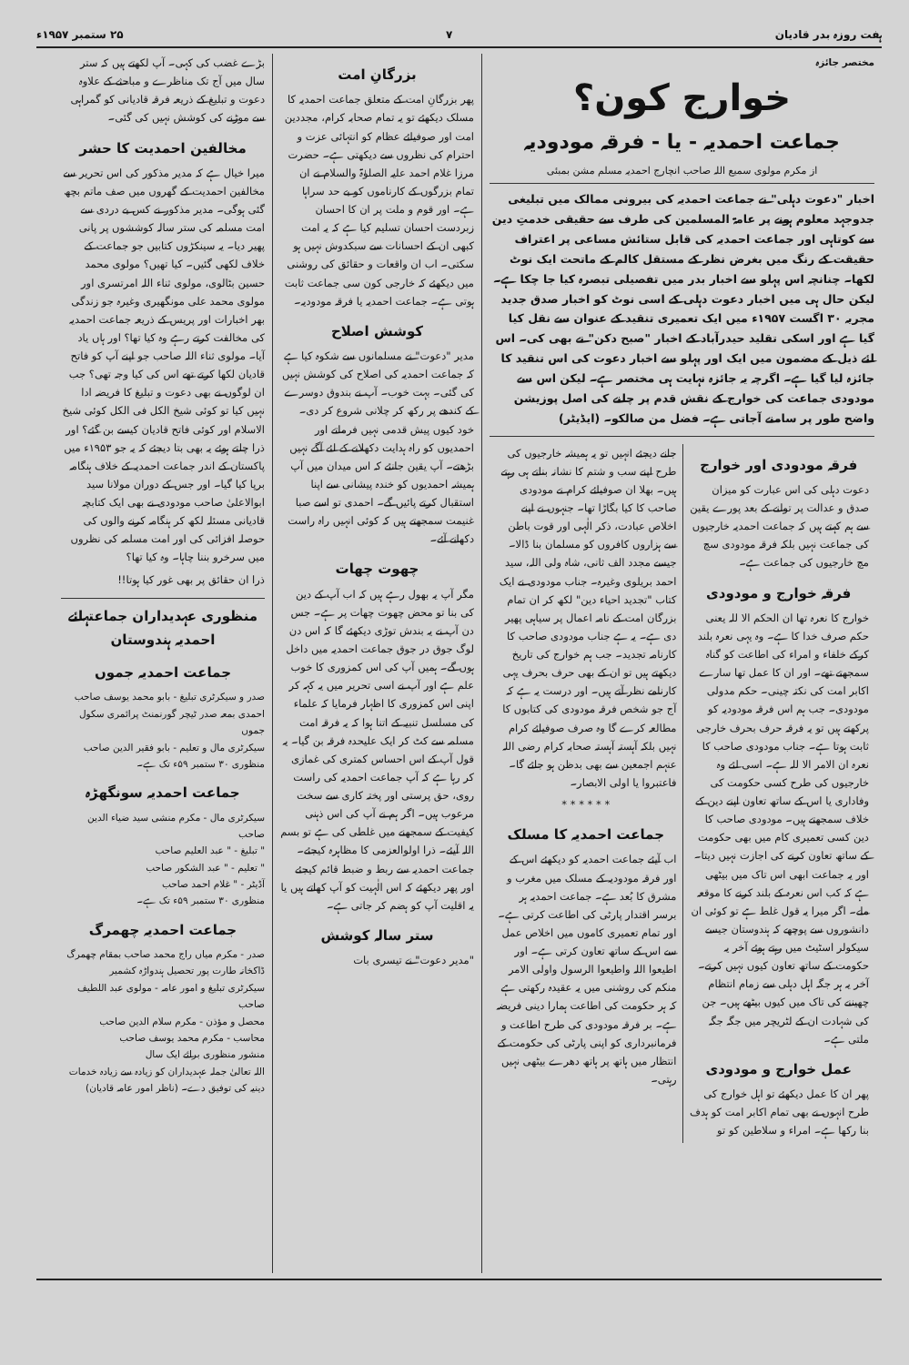ہفت روزہ بدر قادیان ۷ ۲۵ ستمبر ۱۹۵۷ء
مختصر جائزہ
خوارج کون؟
جماعت احمدیہ - یا - فرقہ مودودیہ
از مکرم مولوی سمیع اللہ صاحب انچارج احمدیہ مسلم مشن بمبئی
اخبار "دعوت دہلی" نے جماعت احمدیہ کی بیرونی ممالک میں تبلیغی جدوجہد معلوم ہونے پر عامۃ المسلمین کی طرف سے حقیقی خدمتِ دین سے کوتاہی اور جماعت احمدیہ کی قابل ستائش مساعی پر اعتراف حقیقت کے رنگ میں بغرض نظر کے مستقل کالم کے ماتحت ایک نوٹ لکھا۔ چنانچہ اس پہلو سے اخبار بدر میں تفصیلی تبصرہ کیا جا چکا ہے۔ لیکن حال ہی میں اخبار دعوت دہلی کے اسی نوٹ کو اخبار صدق جدید مجریہ ۳۰ اگست ۱۹۵۷ء میں ایک تعمیری تنقید کے عنوان سے نقل کیا گیا ہے اور اسکی تقلید حیدرآباد کے اخبار "صبح دکن" نے بھی کی۔ اس لئے ذیل کے مضمون میں ایک اور پہلو سے اخبار دعوت کی اس تنقید کا جائزہ لیا گیا ہے۔ اگرچہ یہ جائزہ نہایت ہی مختصر ہے۔ لیکن اس سے مودودی جماعت کی خوارج کے نقش قدم پر چلنے کی اصل پوزیشن واضح طور پر سامنے آجاتی ہے۔ فضل من صالکو۔ (ایڈیٹر)
فرقہ مودودی اور خوارج
دعوت دہلی کی اس عبارت کو میزان صدق و عدالت پر تولنے کے بعد پورے یقین سے ہم کہتے ہیں کہ جماعت احمدیہ خارجیوں کی جماعت نہیں بلکہ فرقہ مودودی سچ مچ خارجیوں کی جماعت ہے۔
فرقہ خوارج و مودودی
خوارج کا نعرہ تھا ان الحکم الا للہ یعنی حکم صرف خدا کا ہے۔ وہ یہی نعرہ بلند کرکے خلفاء و امراء کی اطاعت کو گناہ سمجھتے تھے۔ اور ان کا عمل تھا سارے اکابر امت کی نکتہ چینی۔ حکم مدولی مودودی۔ جب ہم اس فرقہ مودودیہ کو پرکھتے ہیں تو یہ فرقہ حرف بحرف خارجی ثابت ہوتا ہے۔ جناب مودودی صاحب کا نعرہ ان الامر الا للہ ہے۔ اسی لئے وہ خارجیوں کی طرح کسی حکومت کی وفاداری یا اس کے ساتھ تعاون اپنے دین کے خلاف سمجھتے ہیں۔ مودودی صاحب کا دین کسی تعمیری کام میں بھی حکومت کے ساتھ تعاون کرنے کی اجازت نہیں دیتا۔ اور یہ جماعت ابھی اس تاک میں بیٹھی ہے کہ کب اس نعرہ کے بلند کرنے کا موقعہ ملے۔ اگر میرا یہ قول غلط ہے تو کوئی ان دانشوروں سے پوچھے کہ ہندوستان جیسے سیکولر اسٹیٹ میں رہتے ہوئے آخر یہ حکومت کے ساتھ تعاون کیوں نہیں کرتے۔ آخر یہ ہر جگہ اہل دہلی سے زمام انتظام چھیننے کی تاک میں کیوں بیٹھے ہیں۔ جن کی شہادت ان کے لٹریچر میں جگہ جگہ ملتی ہے۔
عمل خوارج و مودودی
پھر ان کا عمل دیکھئے تو اہل خوارج کی طرح انہوں نے بھی تمام اکابر امت کو ہدف بنا رکھا ہے۔ امراء و سلاطین کو تو
جانے دیجئے انہیں تو یہ ہمیشہ خارجیوں کی طرح اپنے سب و شتم کا نشانہ بناتے ہی رہتے ہیں۔ بھلا ان صوفیائے کرام نے مودودی صاحب کا کیا بگاڑا تھا۔ جنہوں نے اپنے اخلاص عبادت، ذکر الٰہی اور قوت باطن سے ہزاروں کافروں کو مسلمان بنا ڈالا۔ جیسے مجدد الف ثانی، شاہ ولی اللہ، سید احمد بریلوی وغیرہ۔ جناب مودودی نے ایک کتاب "تجدید احیاء دین" لکھ کر ان تمام بزرگان امت کے نامہ اعمال پر سیاہی پھیر دی ہے۔ یہ ہے جناب مودودی صاحب کا کارنامہ تجدید۔ جب ہم خوارج کی تاریخ دیکھتے ہیں تو ان کے بھی حرف بحرف یہی کارنامے نظر آتے ہیں۔ اور درست یہ ہے کہ آج جو شخص فرقہ مودودی کی کتابوں کا مطالعہ کرے گا وہ صرف صوفیائے کرام نہیں بلکہ آہستہ آہستہ صحابہ کرام رضی اللہ عنہم اجمعین سے بھی بدظن ہو جائے گا۔ فاعتبروا یا اولی الابصار۔
* * * * * *
جماعت احمدیہ کا مسلک
اب آیئے جماعت احمدیہ کو دیکھئے اس کے اور فرقہ مودودیہ کے مسلک میں مغرب و مشرق کا بُعد ہے۔ جماعت احمدیہ ہر برسر اقتدار پارٹی کی اطاعت کرتی ہے۔ اور تمام تعمیری کاموں میں اخلاص عمل سے اس کے ساتھ تعاون کرتی ہے۔ اور اطیعوا اللہ واطیعوا الرسول واولی الامر منکم کی روشنی میں یہ عقیدہ رکھتی ہے کہ ہر حکومت کی اطاعت ہمارا دینی فریضہ ہے۔ بر فرقہ مودودی کی طرح اطاعت و فرمانبرداری کو اپنی پارٹی کی حکومت کے انتظار میں ہاتھ پر ہاتھ دھرے بیٹھی نہیں رہتی۔
بزرگانِ امت
پھر بزرگانِ امت کے متعلق جماعت احمدیہ کا مسلک دیکھئے تو یہ تمام صحابہ کرام، مجددین امت اور صوفیائے عظام کو انتہائی عزت و احترام کی نظروں سے دیکھتی ہے۔ حضرت مرزا غلام احمد علیہ الصلوٰۃ والسلام نے ان تمام بزرگوں کے کارناموں کو بے حد سراہا ہے۔ اور قوم و ملت پر ان کا احسان زبردست احسان تسلیم کیا ہے کہ یہ امت کبھی ان کے احسانات سے سبکدوش نہیں ہو سکتی۔ اب ان واقعات و حقائق کی روشنی میں دیکھئے کہ خارجی کون سی جماعت ثابت ہوتی ہے۔ جماعت احمدیہ یا فرقہ مودودیہ۔
کوشش اصلاح
مدیر "دعوت" نے مسلمانوں سے شکوہ کیا ہے کہ جماعت احمدیہ کی اصلاح کی کوشش نہیں کی گئی۔ بہت خوب۔ آپ نے بندوق دوسرے کے کندھے پر رکھ کر چلانی شروع کر دی۔ خود کیوں پیش قدمی نہیں فرماتے اور احمدیوں کو راہ ہدایت دکھلانے کے لئے آگے نہیں بڑھتے۔ آپ یقین جانئے کہ اس میدان میں آپ ہمیشہ احمدیوں کو خندہ پیشانی سے اپنا استقبال کرتے پائیں گے۔ احمدی تو اسے صبا غنیمت سمجھتے ہیں کہ کوئی انہیں راہ راست دکھانے آئے۔
چھوت چھات
مگر آپ یہ بھول رہے ہیں کہ اب آپ کے دین کی بنا تو محض چھوت چھات پر ہے۔ جس دن آپ نے یہ بندش توڑی دیکھئے گا کہ اس دن لوگ جوق در جوق جماعت احمدیہ میں داخل ہوں گے۔ ہمیں آپ کی اس کمزوری کا خوب علم ہے اور آپ نے اسی تحریر میں یہ کہہ کر اپنی اس کمزوری کا اظہار فرمایا کہ علماء کی مسلسل تنبیہ کے اتنا ہوا کہ یہ فرقہ امت مسلمہ سے کٹ کر ایک علیحدہ فرقہ بن گیا۔ یہ قول آپ کے اس احساس کمتری کی غمازی کر رہا ہے کہ آپ جماعت احمدیہ کی راست روی، حق پرستی اور پختہ کاری سے سخت مرعوب ہیں۔ اگر ہم نے آپ کی اس ذہنی کیفیت کے سمجھنے میں غلطی کی ہے تو بسم اللہ آیئے۔ ذرا اولوالعزمی کا مظاہرہ کیجئے۔ جماعت احمدیہ سے ربط و ضبط قائم کیجئے اور پھر دیکھئے کہ اس الٰہیت کو آپ کھاتے ہیں یا یہ اقلیت آپ کو ہضم کر جاتی ہے۔
ستر سالہ کوشش
"مدیر دعوت" نے تیسری بات
بڑے غضب کی کہی۔ آپ لکھتے ہیں کہ ستر سال میں آج تک مناظرے و مباحثے کے علاوہ دعوت و تبلیغ کے ذریعہ فرقہ قادیانی کو گمراہی سے موڑنے کی کوشش نہیں کی گئی۔
مخالفین احمدیت کا حشر
میرا خیال ہے کہ مدیر مذکور کی اس تحریر سے مخالفین احمدیت کے گھروں میں صف ماتم بچھ گئی ہوگی۔ مدیر مذکور نے کس بے دردی سے امت مسلمہ کی ستر سالہ کوششوں پر پانی پھیر دیا۔ یہ سینکڑوں کتابیں جو جماعت کے خلاف لکھی گئیں۔ کیا تھیں؟ مولوی محمد حسین بٹالوی، مولوی ثناء اللہ امرتسری اور مولوی محمد علی مونگھیری وغیرہ جو زندگی بھر اخبارات اور پریس کے ذریعہ جماعت احمدیہ کی مخالفت کرتے رہے وہ کیا تھا؟ اور ہاں یاد آیا۔ مولوی ثناء اللہ صاحب جو اپنے آپ کو فاتح قادیان لکھا کرتے تھے اس کی کیا وجہ تھی؟ جب ان لوگوں نے بھی دعوت و تبلیغ کا فریضہ ادا نہیں کیا تو کوئی شیخ الکل فی الکل کوئی شیخ الاسلام اور کوئی فاتح قادیان کیسے بن گئے؟ اور ذرا چلتے ہوئے یہ بھی بتا دیجئے کہ یہ جو ۱۹۵۳ء میں پاکستان کے اندر جماعت احمدیہ کے خلاف ہنگامہ برپا کیا گیا۔ اور جس کے دوران مولانا سید ابوالاعلیٰ صاحب مودودی نے بھی ایک کتابچہ قادیانی مسئلہ لکھ کر ہنگامہ کرنے والوں کی حوصلہ افزائی کی اور امت مسلمہ کی نظروں میں سرخرو بننا چاہا۔ وہ کیا تھا؟
ذرا ان حقائق پر بھی غور کیا ہوتا!!
منظوری عہدیداران جماعتہائے احمدیہ ہندوستان
جماعت احمدیہ جموں
صدر و سیکرٹری تبلیغ - بابو محمد یوسف صاحب احمدی بمعہ صدر ٹیچر گورنمنٹ پرائمری سکول جموں
سیکرٹری مال و تعلیم - بابو فقیر الدین صاحب
منظوری ۳۰ ستمبر ۵۹ء تک ہے۔
جماعت احمدیہ سونگھڑہ
سیکرٹری مال - مکرم منشی سید ضیاء الدین صاحب
" تبلیغ - " عبد العلیم صاحب
" تعلیم - " عبد الشکور صاحب
آڈیٹر - " غلام احمد صاحب
منظوری ۳۰ ستمبر ۵۹ء تک ہے۔
جماعت احمدیہ چھمرگ
صدر - مکرم میاں راج محمد صاحب بمقام چھمرگ ڈاکخانہ طارت پور تحصیل ہندواڑہ کشمیر
سیکرٹری تبلیغ و امور عامہ - مولوی عبد اللطیف صاحب
محصل و مؤذن - مکرم سلام الدین صاحب
محاسب - مکرم محمد یوسف صاحب
منشور منظوری برائے ایک سال
اللہ تعالیٰ جملہ عہدیداران کو زیادہ سے زیادہ خدمات دینیہ کی توفیق دے۔ (ناظر امور عامہ قادیان)